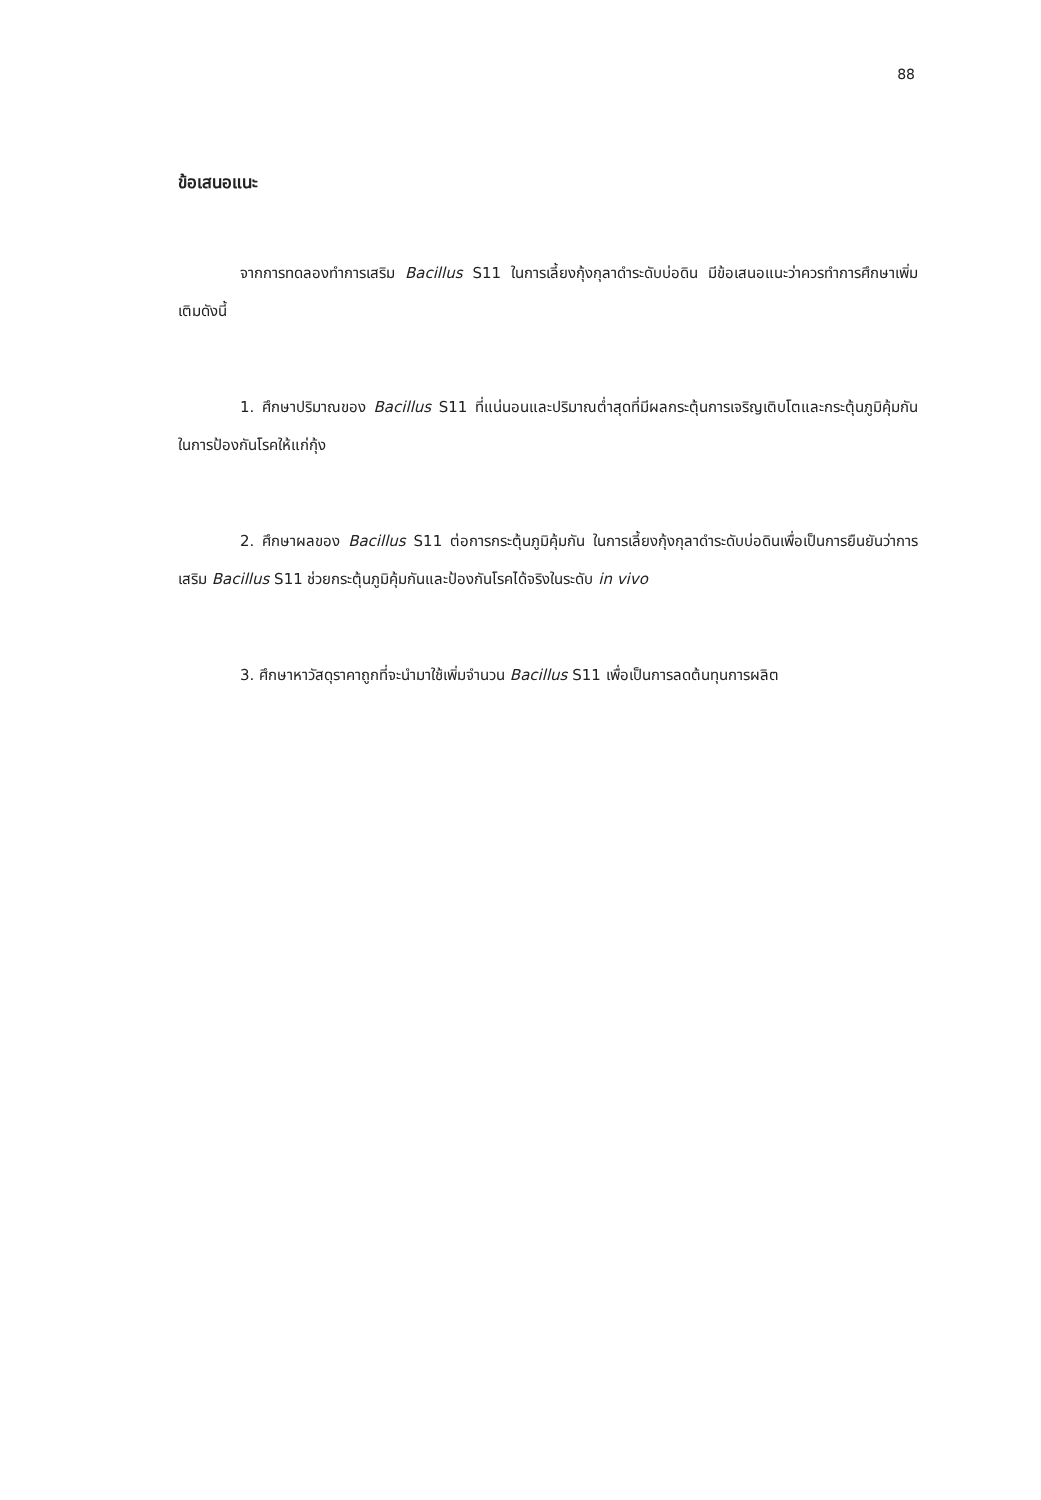88
ข้อเสนอแนะ
จากการทดลองทำการเสริม Bacillus S11 ในการเลี้ยงกุ้งกุลาดำระดับบ่อดิน มีข้อเสนอแนะว่าควรทำการศึกษาเพิ่มเติมดังนี้
1. ศึกษาปริมาณของ Bacillus S11 ที่แน่นอนและปริมาณต่ำสุดที่มีผลกระตุ้นการเจริญเติบโตและกระตุ้นภูมิคุ้มกันในการป้องกันโรคให้แก่กุ้ง
2. ศึกษาผลของ Bacillus S11 ต่อการกระตุ้นภูมิคุ้มกัน ในการเลี้ยงกุ้งกุลาดำระดับบ่อดินเพื่อเป็นการยืนยันว่าการเสริม Bacillus S11 ช่วยกระตุ้นภูมิคุ้มกันและป้องกันโรคได้จริงในระดับ in vivo
3. ศึกษาหาวัสดุราคาถูกที่จะนำมาใช้เพิ่มจำนวน Bacillus S11 เพื่อเป็นการลดต้นทุนการผลิต